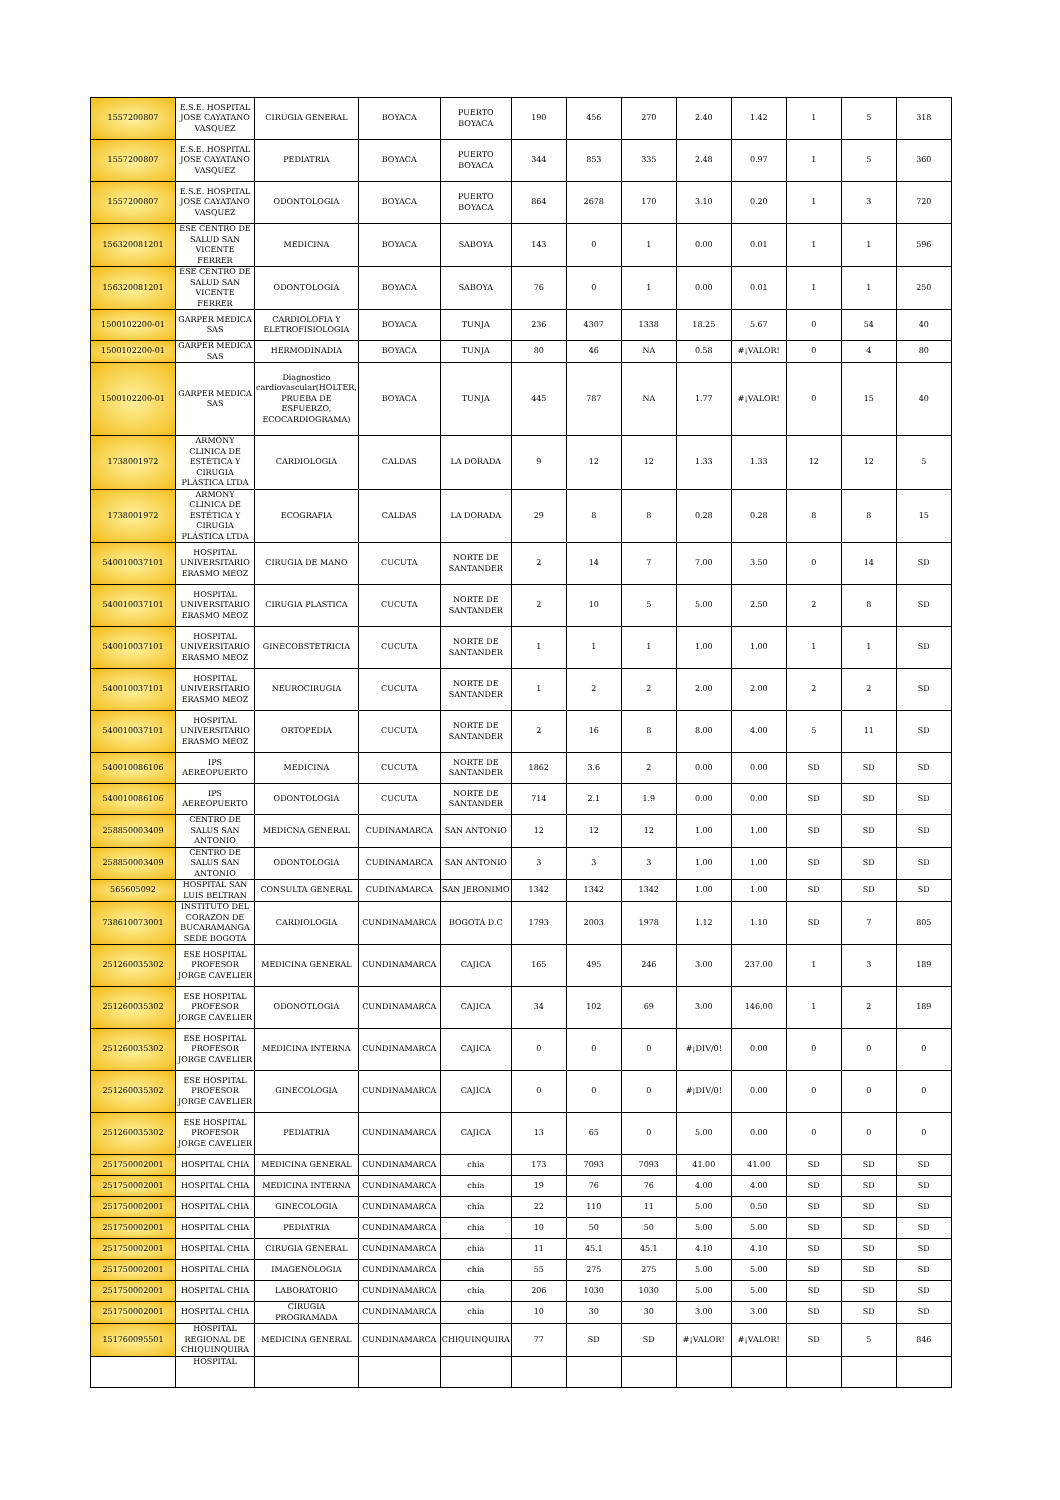| 1557200807 | E.S.E. HOSPITAL JOSE CAYATANO VASQUEZ | CIRUGIA GENERAL | BOYACA | PUERTO BOYACA | 190 | 456 | 270 | 2.40 | 1.42 | 1 | 5 | 318 |
| 1557200807 | E.S.E. HOSPITAL JOSE CAYATANO VASQUEZ | PEDIATRIA | BOYACA | PUERTO BOYACA | 344 | 853 | 335 | 2.48 | 0.97 | 1 | 5 | 360 |
| 1557200807 | E.S.E. HOSPITAL JOSE CAYATANO VASQUEZ | ODONTOLOGIA | BOYACA | PUERTO BOYACA | 864 | 2678 | 170 | 3.10 | 0.20 | 1 | 3 | 720 |
| 156320081201 | ESE CENTRO DE SALUD SAN VICENTE FERRER | MEDICINA | BOYACA | SABOYA | 143 | 0 | 1 | 0.00 | 0.01 | 1 | 1 | 596 |
| 156320081201 | ESE CENTRO DE SALUD SAN VICENTE FERRER | ODONTOLOGIA | BOYACA | SABOYA | 76 | 0 | 1 | 0.00 | 0.01 | 1 | 1 | 250 |
| 1500102200-01 | GARPER MEDICA SAS | CARDIOLOFIA Y ELETROFISIOLOGIA | BOYACA | TUNJA | 236 | 4307 | 1338 | 18.25 | 5.67 | 0 | 54 | 40 |
| 1500102200-01 | GARPER MEDICA SAS | HERMODINADIA | BOYACA | TUNJA | 80 | 46 | NA | 0.58 | #¡VALOR! | 0 | 4 | 80 |
| 1500102200-01 | GARPER MEDICA SAS | Diagnostico cardiovascular(HOLTER, PRUEBA DE ESFUERZO, ECOCARDIOGRAMA) | BOYACA | TUNJA | 445 | 787 | NA | 1.77 | #¡VALOR! | 0 | 15 | 40 |
| 1738001972 | ARMONY CLINICA DE ESTÉTICA Y CIRUGIA PLÁSTICA LTDA | CARDIOLOGIA | CALDAS | LA DORADA | 9 | 12 | 12 | 1.33 | 1.33 | 12 | 12 | 5 |
| 1738001972 | ARMONY CLINICA DE ESTÉTICA Y CIRUGIA PLÁSTICA LTDA | ECOGRAFIA | CALDAS | LA DORADA | 29 | 8 | 8 | 0.28 | 0.28 | 8 | 8 | 15 |
| 540010037101 | HOSPITAL UNIVERSITARIO ERASMO MEOZ | CIRUGIA DE MANO | CUCUTA | NORTE DE SANTANDER | 2 | 14 | 7 | 7.00 | 3.50 | 0 | 14 | SD |
| 540010037101 | HOSPITAL UNIVERSITARIO ERASMO MEOZ | CIRUGIA PLASTICA | CUCUTA | NORTE DE SANTANDER | 2 | 10 | 5 | 5.00 | 2.50 | 2 | 8 | SD |
| 540010037101 | HOSPITAL UNIVERSITARIO ERASMO MEOZ | GINECOBSTETRICIA | CUCUTA | NORTE DE SANTANDER | 1 | 1 | 1 | 1.00 | 1.00 | 1 | 1 | SD |
| 540010037101 | HOSPITAL UNIVERSITARIO ERASMO MEOZ | NEUROCIRUGIA | CUCUTA | NORTE DE SANTANDER | 1 | 2 | 2 | 2.00 | 2.00 | 2 | 2 | SD |
| 540010037101 | HOSPITAL UNIVERSITARIO ERASMO MEOZ | ORTOPEDIA | CUCUTA | NORTE DE SANTANDER | 2 | 16 | 8 | 8.00 | 4.00 | 5 | 11 | SD |
| 540010086106 | IPS AEREOPUERTO | MEDICINA | CUCUTA | NORTE DE SANTANDER | 1862 | 3.6 | 2 | 0.00 | 0.00 | SD | SD | SD |
| 540010086106 | IPS AEREOPUERTO | ODONTOLOGIA | CUCUTA | NORTE DE SANTANDER | 714 | 2.1 | 1.9 | 0.00 | 0.00 | SD | SD | SD |
| 258850003409 | CENTRO DE SALUS SAN ANTONIO | MEDICNA GENERAL | CUDINAMARCA | SAN ANTONIO | 12 | 12 | 12 | 1.00 | 1.00 | SD | SD | SD |
| 258850003409 | CENTRO DE SALUS SAN ANTONIO | ODONTOLOGIA | CUDINAMARCA | SAN ANTONIO | 3 | 3 | 3 | 1.00 | 1.00 | SD | SD | SD |
| 565605092 | HOSPITAL SAN LUIS BELTRAN | CONSULTA GENERAL | CUDINAMARCA | SAN JERONIMO | 1342 | 1342 | 1342 | 1.00 | 1.00 | SD | SD | SD |
| 738610073001 | INSTITUTO DEL CORAZON DE BUCARAMANGA SEDE BOGOTA | CARDIOLOGIA | CUNDINAMARCA | BOGOTÁ D.C | 1793 | 2003 | 1978 | 1.12 | 1.10 | SD | 7 | 805 |
| 251260035302 | ESE HOSPITAL PROFESOR JORGE CAVELIER | MEDICINA GENERAL | CUNDINAMARCA | CAJICA | 165 | 495 | 246 | 3.00 | 237.00 | 1 | 3 | 189 |
| 251260035302 | ESE HOSPITAL PROFESOR JORGE CAVELIER | ODONOTLOGIA | CUNDINAMARCA | CAJICA | 34 | 102 | 69 | 3.00 | 146.00 | 1 | 2 | 189 |
| 251260035302 | ESE HOSPITAL PROFESOR JORGE CAVELIER | MEDICINA INTERNA | CUNDINAMARCA | CAJICA | 0 | 0 | 0 | #¡DIV/0! | 0.00 | 0 | 0 | 0 |
| 251260035302 | ESE HOSPITAL PROFESOR JORGE CAVELIER | GINECOLOGIA | CUNDINAMARCA | CAJICA | 0 | 0 | 0 | #¡DIV/0! | 0.00 | 0 | 0 | 0 |
| 251260035302 | ESE HOSPITAL PROFESOR JORGE CAVELIER | PEDIATRIA | CUNDINAMARCA | CAJICA | 13 | 65 | 0 | 5.00 | 0.00 | 0 | 0 | 0 |
| 251750002001 | HOSPITAL CHIA | MEDICINA GENERAL | CUNDINAMARCA | chia | 173 | 7093 | 7093 | 41.00 | 41.00 | SD | SD | SD |
| 251750002001 | HOSPITAL CHIA | MEDICINA INTERNA | CUNDINAMARCA | chia | 19 | 76 | 76 | 4.00 | 4.00 | SD | SD | SD |
| 251750002001 | HOSPITAL CHIA | GINECOLOGIA | CUNDINAMARCA | chia | 22 | 110 | 11 | 5.00 | 0.50 | SD | SD | SD |
| 251750002001 | HOSPITAL CHIA | PEDIATRIA | CUNDINAMARCA | chia | 10 | 50 | 50 | 5.00 | 5.00 | SD | SD | SD |
| 251750002001 | HOSPITAL CHIA | CIRUGIA GENERAL | CUNDINAMARCA | chia | 11 | 45.1 | 45.1 | 4.10 | 4.10 | SD | SD | SD |
| 251750002001 | HOSPITAL CHIA | IMAGENOLOGIA | CUNDINAMARCA | chia | 55 | 275 | 275 | 5.00 | 5.00 | SD | SD | SD |
| 251750002001 | HOSPITAL CHIA | LABORATORIO | CUNDINAMARCA | chia | 206 | 1030 | 1030 | 5.00 | 5.00 | SD | SD | SD |
| 251750002001 | HOSPITAL CHIA | CIRUGIA PROGRAMADA | CUNDINAMARCA | chia | 10 | 30 | 30 | 3.00 | 3.00 | SD | SD | SD |
| 151760095501 | HOSPITAL REGIONAL DE CHIQUINQUIRA | MEDICINA GENERAL | CUNDINAMARCA | CHIQUINQUIRA | 77 | SD | SD | #¡VALOR! | #¡VALOR! | SD | 5 | 846 |
| | HOSPITAL | | | | | | | | | | | |